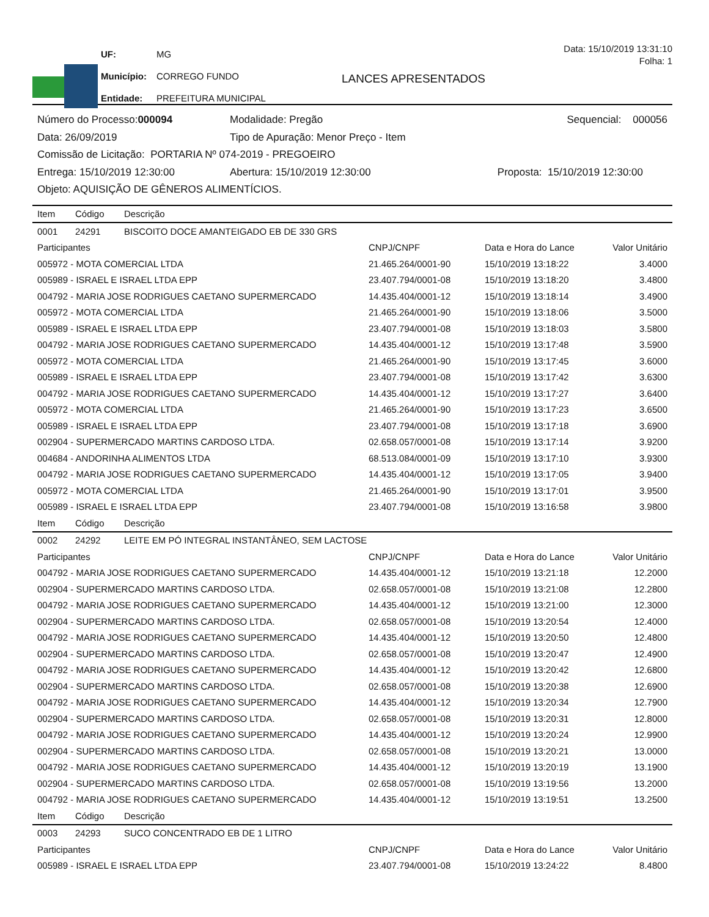| UF: | MG |
| Município: | CORREGO FUNDO |
| Entidade: | PREFEITURA MUNICIPAL |
Data: 15/10/2019 13:31:10
Folha: 1
LANCES APRESENTADOS
Número do Processo:000094 Modalidade: Pregão Sequencial: 000056
Data: 26/09/2019 Tipo de Apuração: Menor Preço - Item
Comissão de Licitação: PORTARIA Nº 074-2019 - PREGOEIRO
Entrega: 15/10/2019 12:30:00 Abertura: 15/10/2019 12:30:00 Proposta: 15/10/2019 12:30:00
Objeto: AQUISIÇÃO DE GÊNEROS ALIMENTÍCIOS.
| Item | Código | Descrição | | | |
| --- | --- | --- | --- | --- | --- |
| 0001 | 24291 | BISCOITO DOCE AMANTEIGADO EB DE 330 GRS | | | |
| Participantes | | | CNPJ/CNPF | Data e Hora do Lance | Valor Unitário |
| 005972 - MOTA COMERCIAL LTDA | | | 21.465.264/0001-90 | 15/10/2019 13:18:22 | 3.4000 |
| 005989 - ISRAEL E ISRAEL LTDA EPP | | | 23.407.794/0001-08 | 15/10/2019 13:18:20 | 3.4800 |
| 004792 - MARIA JOSE RODRIGUES CAETANO SUPERMERCADO | | | 14.435.404/0001-12 | 15/10/2019 13:18:14 | 3.4900 |
| 005972 - MOTA COMERCIAL LTDA | | | 21.465.264/0001-90 | 15/10/2019 13:18:06 | 3.5000 |
| 005989 - ISRAEL E ISRAEL LTDA EPP | | | 23.407.794/0001-08 | 15/10/2019 13:18:03 | 3.5800 |
| 004792 - MARIA JOSE RODRIGUES CAETANO SUPERMERCADO | | | 14.435.404/0001-12 | 15/10/2019 13:17:48 | 3.5900 |
| 005972 - MOTA COMERCIAL LTDA | | | 21.465.264/0001-90 | 15/10/2019 13:17:45 | 3.6000 |
| 005989 - ISRAEL E ISRAEL LTDA EPP | | | 23.407.794/0001-08 | 15/10/2019 13:17:42 | 3.6300 |
| 004792 - MARIA JOSE RODRIGUES CAETANO SUPERMERCADO | | | 14.435.404/0001-12 | 15/10/2019 13:17:27 | 3.6400 |
| 005972 - MOTA COMERCIAL LTDA | | | 21.465.264/0001-90 | 15/10/2019 13:17:23 | 3.6500 |
| 005989 - ISRAEL E ISRAEL LTDA EPP | | | 23.407.794/0001-08 | 15/10/2019 13:17:18 | 3.6900 |
| 002904 - SUPERMERCADO MARTINS CARDOSO LTDA. | | | 02.658.057/0001-08 | 15/10/2019 13:17:14 | 3.9200 |
| 004684 - ANDORINHA ALIMENTOS LTDA | | | 68.513.084/0001-09 | 15/10/2019 13:17:10 | 3.9300 |
| 004792 - MARIA JOSE RODRIGUES CAETANO SUPERMERCADO | | | 14.435.404/0001-12 | 15/10/2019 13:17:05 | 3.9400 |
| 005972 - MOTA COMERCIAL LTDA | | | 21.465.264/0001-90 | 15/10/2019 13:17:01 | 3.9500 |
| 005989 - ISRAEL E ISRAEL LTDA EPP | | | 23.407.794/0001-08 | 15/10/2019 13:16:58 | 3.9800 |
| Item | Código | Descrição | | | |
| 0002 | 24292 | LEITE EM PÓ INTEGRAL INSTANTÂNEO, SEM LACTOSE | | | |
| Participantes | | | CNPJ/CNPF | Data e Hora do Lance | Valor Unitário |
| 004792 - MARIA JOSE RODRIGUES CAETANO SUPERMERCADO | | | 14.435.404/0001-12 | 15/10/2019 13:21:18 | 12.2000 |
| 002904 - SUPERMERCADO MARTINS CARDOSO LTDA. | | | 02.658.057/0001-08 | 15/10/2019 13:21:08 | 12.2800 |
| 004792 - MARIA JOSE RODRIGUES CAETANO SUPERMERCADO | | | 14.435.404/0001-12 | 15/10/2019 13:21:00 | 12.3000 |
| 002904 - SUPERMERCADO MARTINS CARDOSO LTDA. | | | 02.658.057/0001-08 | 15/10/2019 13:20:54 | 12.4000 |
| 004792 - MARIA JOSE RODRIGUES CAETANO SUPERMERCADO | | | 14.435.404/0001-12 | 15/10/2019 13:20:50 | 12.4800 |
| 002904 - SUPERMERCADO MARTINS CARDOSO LTDA. | | | 02.658.057/0001-08 | 15/10/2019 13:20:47 | 12.4900 |
| 004792 - MARIA JOSE RODRIGUES CAETANO SUPERMERCADO | | | 14.435.404/0001-12 | 15/10/2019 13:20:42 | 12.6800 |
| 002904 - SUPERMERCADO MARTINS CARDOSO LTDA. | | | 02.658.057/0001-08 | 15/10/2019 13:20:38 | 12.6900 |
| 004792 - MARIA JOSE RODRIGUES CAETANO SUPERMERCADO | | | 14.435.404/0001-12 | 15/10/2019 13:20:34 | 12.7900 |
| 002904 - SUPERMERCADO MARTINS CARDOSO LTDA. | | | 02.658.057/0001-08 | 15/10/2019 13:20:31 | 12.8000 |
| 004792 - MARIA JOSE RODRIGUES CAETANO SUPERMERCADO | | | 14.435.404/0001-12 | 15/10/2019 13:20:24 | 12.9900 |
| 002904 - SUPERMERCADO MARTINS CARDOSO LTDA. | | | 02.658.057/0001-08 | 15/10/2019 13:20:21 | 13.0000 |
| 004792 - MARIA JOSE RODRIGUES CAETANO SUPERMERCADO | | | 14.435.404/0001-12 | 15/10/2019 13:20:19 | 13.1900 |
| 002904 - SUPERMERCADO MARTINS CARDOSO LTDA. | | | 02.658.057/0001-08 | 15/10/2019 13:19:56 | 13.2000 |
| 004792 - MARIA JOSE RODRIGUES CAETANO SUPERMERCADO | | | 14.435.404/0001-12 | 15/10/2019 13:19:51 | 13.2500 |
| Item | Código | Descrição | | | |
| 0003 | 24293 | SUCO CONCENTRADO EB DE 1 LITRO | | | |
| Participantes | | | CNPJ/CNPF | Data e Hora do Lance | Valor Unitário |
| 005989 - ISRAEL E ISRAEL LTDA EPP | | | 23.407.794/0001-08 | 15/10/2019 13:24:22 | 8.4800 |